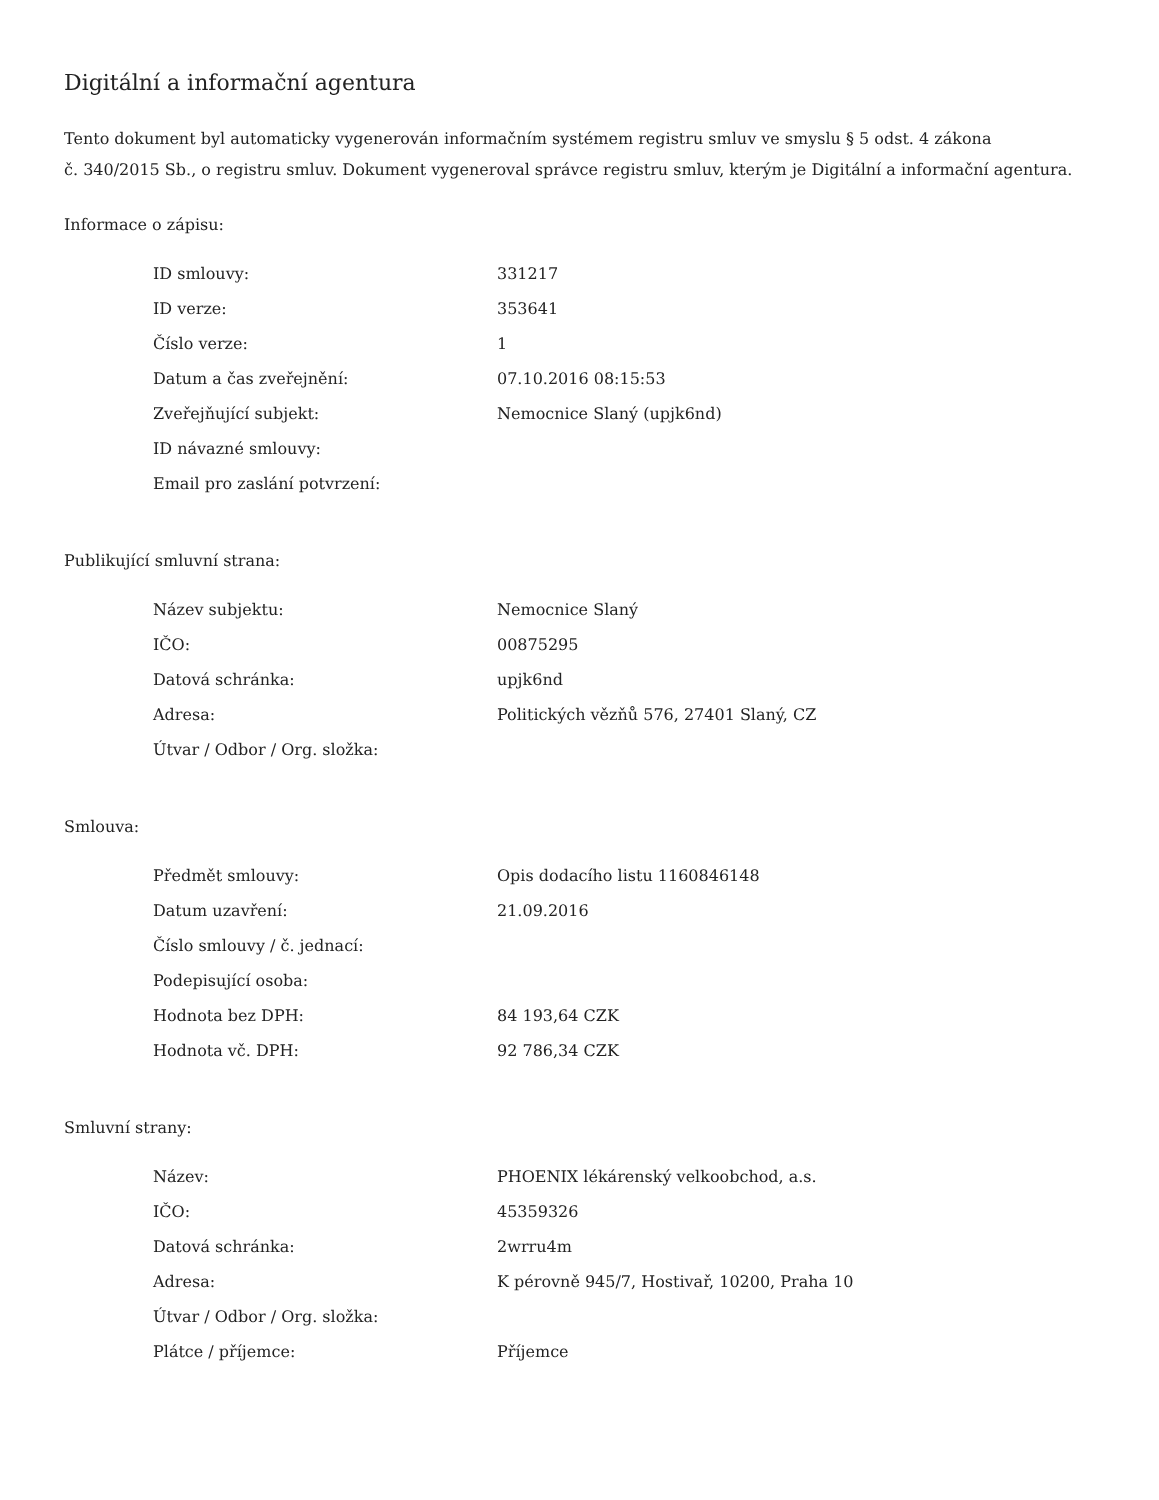Digitální a informační agentura
Tento dokument byl automaticky vygenerován informačním systémem registru smluv ve smyslu § 5 odst. 4 zákona
č. 340/2015 Sb., o registru smluv. Dokument vygeneroval správce registru smluv, kterým je Digitální a informační agentura.
Informace o zápisu:
| ID smlouvy: | 331217 |
| ID verze: | 353641 |
| Číslo verze: | 1 |
| Datum a čas zveřejnění: | 07.10.2016 08:15:53 |
| Zveřejňující subjekt: | Nemocnice Slaný (upjk6nd) |
| ID návazné smlouvy: | |
| Email pro zaslání potvrzení: | |
Publikující smluvní strana:
| Název subjektu: | Nemocnice Slaný |
| IČO: | 00875295 |
| Datová schránka: | upjk6nd |
| Adresa: | Politických vězňů 576, 27401 Slaný, CZ |
| Útvar / Odbor / Org. složka: | |
Smlouva:
| Předmět smlouvy: | Opis dodacího listu 1160846148 |
| Datum uzavření: | 21.09.2016 |
| Číslo smlouvy / č. jednací: | |
| Podepisující osoba: | |
| Hodnota bez DPH: | 84 193,64 CZK |
| Hodnota vč. DPH: | 92 786,34 CZK |
Smluvní strany:
| Název: | PHOENIX lékárenský velkoobchod, a.s. |
| IČO: | 45359326 |
| Datová schránka: | 2wrru4m |
| Adresa: | K pérovně 945/7, Hostivař, 10200, Praha 10 |
| Útvar / Odbor / Org. složka: | |
| Plátce / příjemce: | Příjemce |